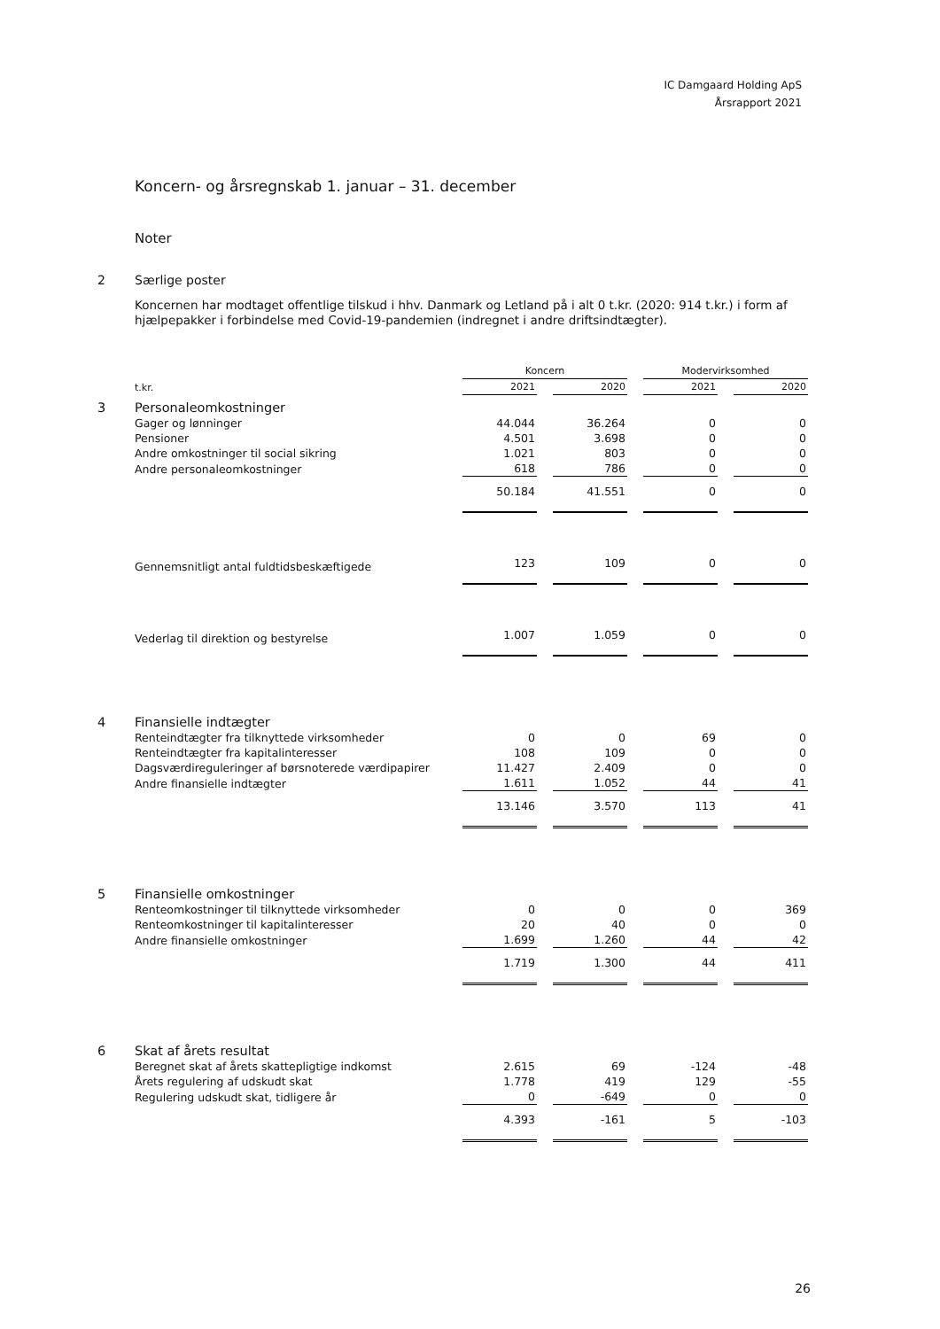IC Damgaard Holding ApS
Årsrapport 2021
Koncern- og årsregnskab 1. januar – 31. december
Noter
2 Særlige poster
Koncernen har modtaget offentlige tilskud i hhv. Danmark og Letland på i alt 0 t.kr. (2020: 914 t.kr.) i form af hjælpepakker i forbindelse med Covid-19-pandemien (indregnet i andre driftsindtægter).
| | | Koncern | | | | Modervirksomhed | | |
| | t.kr. | 2021 | | 2020 | | 2021 | | 2020 |
| 3 | Personaleomkostninger | | | | | | | |
| | Gager og lønninger | 44.044 | | 36.264 | | 0 | | 0 |
| | Pensioner | 4.501 | | 3.698 | | 0 | | 0 |
| | Andre omkostninger til social sikring | 1.021 | | 803 | | 0 | | 0 |
| | Andre personaleomkostninger | 618 | | 786 | | 0 | | 0 |
| | | 50.184 | | 41.551 | | 0 | | 0 |
| | Gennemsnitligt antal fuldtidsbeskæftigede | 123 | | 109 | | 0 | | 0 |
| | Vederlag til direktion og bestyrelse | 1.007 | | 1.059 | | 0 | | 0 |
| 4 | Finansielle indtægter | | | | | | | |
| | Renteindtægter fra tilknyttede virksomheder | 0 | | 0 | | 69 | | 0 |
| | Renteindtægter fra kapitalinteresser | 108 | | 109 | | 0 | | 0 |
| | Dagsværdireguleringer af børsnoterede værdipapirer | 11.427 | | 2.409 | | 0 | | 0 |
| | Andre finansielle indtægter | 1.611 | | 1.052 | | 44 | | 41 |
| | | 13.146 | | 3.570 | | 113 | | 41 |
| 5 | Finansielle omkostninger | | | | | | | |
| | Renteomkostninger til tilknyttede virksomheder | 0 | | 0 | | 0 | | 369 |
| | Renteomkostninger til kapitalinteresser | 20 | | 40 | | 0 | | 0 |
| | Andre finansielle omkostninger | 1.699 | | 1.260 | | 44 | | 42 |
| | | 1.719 | | 1.300 | | 44 | | 411 |
| 6 | Skat af årets resultat | | | | | | | |
| | Beregnet skat af årets skattepligtige indkomst | 2.615 | | 69 | | -124 | | -48 |
| | Årets regulering af udskudt skat | 1.778 | | 419 | | 129 | | -55 |
| | Regulering udskudt skat, tidligere år | 0 | | -649 | | 0 | | 0 |
| | | 4.393 | | -161 | | 5 | | -103 |
26